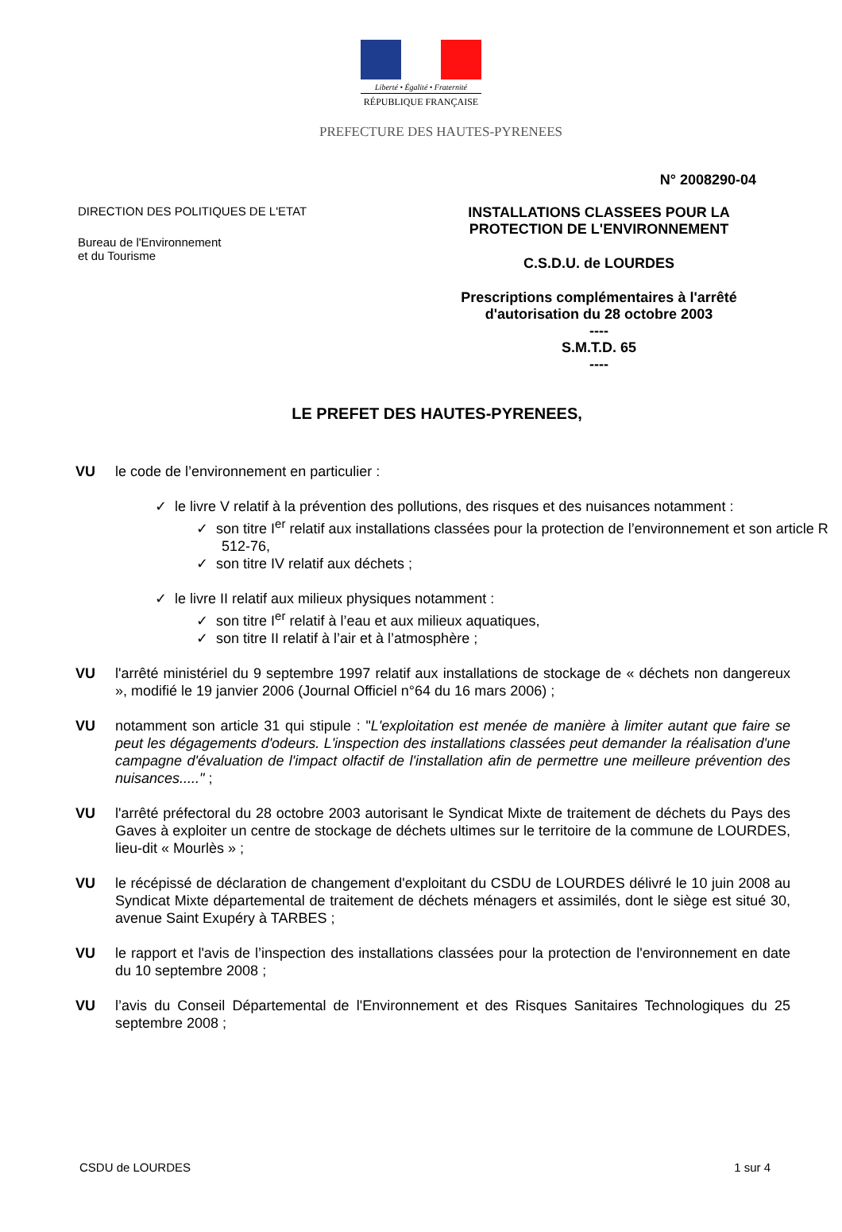Liberté • Égalité • Fraternité
RÉPUBLIQUE FRANÇAISE
PREFECTURE DES HAUTES-PYRENEES
N° 2008290-04
DIRECTION DES POLITIQUES DE L'ETAT
Bureau de l'Environnement
et du Tourisme
INSTALLATIONS CLASSEES POUR LA
PROTECTION DE L'ENVIRONNEMENT
C.S.D.U. de LOURDES
Prescriptions complémentaires à l'arrêté
d'autorisation du 28 octobre 2003
----
S.M.T.D. 65
----
LE PREFET DES HAUTES-PYRENEES,
VU le code de l’environnement en particulier :
✓ le livre V relatif à la prévention des pollutions, des risques et des nuisances notamment :
✓ son titre I<sup>er</sup> relatif aux installations classées pour la protection de l’environnement et son article R 512-76,
✓ son titre IV relatif aux déchets ;
✓ le livre II relatif aux milieux physiques notamment :
✓ son titre I<sup>er</sup> relatif à l’eau et aux milieux aquatiques,
✓ son titre II relatif à l’air et à l’atmosphère ;
VU l'arrêté ministériel du 9 septembre 1997 relatif aux installations de stockage de « déchets non dangereux », modifié le 19 janvier 2006 (Journal Officiel n°64 du 16 mars 2006) ;
VU notamment son article 31 qui stipule : "L'exploitation est menée de manière à limiter autant que faire se peut les dégagements d'odeurs. L'inspection des installations classées peut demander la réalisation d'une campagne d'évaluation de l'impact olfactif de l'installation afin de permettre une meilleure prévention des nuisances....." ;
VU l'arrêté préfectoral du 28 octobre 2003 autorisant le Syndicat Mixte de traitement de déchets du Pays des Gaves à exploiter un centre de stockage de déchets ultimes sur le territoire de la commune de LOURDES, lieu-dit « Mourlès » ;
VU le récépissé de déclaration de changement d'exploitant du CSDU de LOURDES délivré le 10 juin 2008 au Syndicat Mixte départemental de traitement de déchets ménagers et assimilés, dont le siège est situé 30, avenue Saint Exupéry à TARBES ;
VU le rapport et l'avis de l’inspection des installations classées pour la protection de l'environnement en date du 10 septembre 2008 ;
VU l’avis du Conseil Départemental de l'Environnement et des Risques Sanitaires Technologiques du 25 septembre 2008 ;
CSDU de LOURDES 1 sur 4